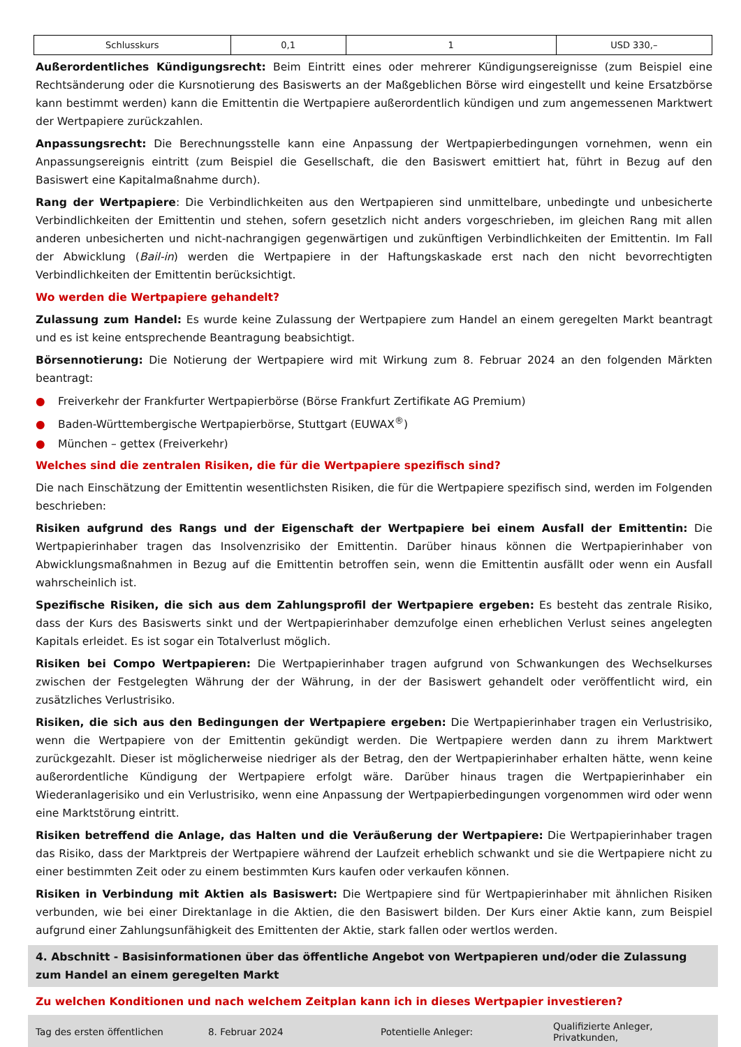| Schlusskurs | 0,1 | 1 | USD 330,– |
Außerordentliches Kündigungsrecht: Beim Eintritt eines oder mehrerer Kündigungsereignisse (zum Beispiel eine Rechtsänderung oder die Kursnotierung des Basiswerts an der Maßgeblichen Börse wird eingestellt und keine Ersatzbörse kann bestimmt werden) kann die Emittentin die Wertpapiere außerordentlich kündigen und zum angemessenen Marktwert der Wertpapiere zurückzahlen.
Anpassungsrecht: Die Berechnungsstelle kann eine Anpassung der Wertpapierbedingungen vornehmen, wenn ein Anpassungsereignis eintritt (zum Beispiel die Gesellschaft, die den Basiswert emittiert hat, führt in Bezug auf den Basiswert eine Kapitalmaßnahme durch).
Rang der Wertpapiere: Die Verbindlichkeiten aus den Wertpapieren sind unmittelbare, unbedingte und unbesicherte Verbindlichkeiten der Emittentin und stehen, sofern gesetzlich nicht anders vorgeschrieben, im gleichen Rang mit allen anderen unbesicherten und nicht-nachrangigen gegenwärtigen und zukünftigen Verbindlichkeiten der Emittentin. Im Fall der Abwicklung (Bail-in) werden die Wertpapiere in der Haftungskaskade erst nach den nicht bevorrechtigten Verbindlichkeiten der Emittentin berücksichtigt.
Wo werden die Wertpapiere gehandelt?
Zulassung zum Handel: Es wurde keine Zulassung der Wertpapiere zum Handel an einem geregelten Markt beantragt und es ist keine entsprechende Beantragung beabsichtigt.
Börsennotierung: Die Notierung der Wertpapiere wird mit Wirkung zum 8. Februar 2024 an den folgenden Märkten beantragt:
● Freiverkehr der Frankfurter Wertpapierbörse (Börse Frankfurt Zertifikate AG Premium)
● Baden-Württembergische Wertpapierbörse, Stuttgart (EUWAX<sup>®</sup>)
● München – gettex (Freiverkehr)
Welches sind die zentralen Risiken, die für die Wertpapiere spezifisch sind?
Die nach Einschätzung der Emittentin wesentlichsten Risiken, die für die Wertpapiere spezifisch sind, werden im Folgenden beschrieben:
Risiken aufgrund des Rangs und der Eigenschaft der Wertpapiere bei einem Ausfall der Emittentin: Die Wertpapierinhaber tragen das Insolvenzrisiko der Emittentin. Darüber hinaus können die Wertpapierinhaber von Abwicklungsmaßnahmen in Bezug auf die Emittentin betroffen sein, wenn die Emittentin ausfällt oder wenn ein Ausfall wahrscheinlich ist.
Spezifische Risiken, die sich aus dem Zahlungsprofil der Wertpapiere ergeben: Es besteht das zentrale Risiko, dass der Kurs des Basiswerts sinkt und der Wertpapierinhaber demzufolge einen erheblichen Verlust seines angelegten Kapitals erleidet. Es ist sogar ein Totalverlust möglich.
Risiken bei Compo Wertpapieren: Die Wertpapierinhaber tragen aufgrund von Schwankungen des Wechselkurses zwischen der Festgelegten Währung der der Währung, in der der Basiswert gehandelt oder veröffentlicht wird, ein zusätzliches Verlustrisiko.
Risiken, die sich aus den Bedingungen der Wertpapiere ergeben: Die Wertpapierinhaber tragen ein Verlustrisiko, wenn die Wertpapiere von der Emittentin gekündigt werden. Die Wertpapiere werden dann zu ihrem Marktwert zurückgezahlt. Dieser ist möglicherweise niedriger als der Betrag, den der Wertpapierinhaber erhalten hätte, wenn keine außerordentliche Kündigung der Wertpapiere erfolgt wäre. Darüber hinaus tragen die Wertpapierinhaber ein Wiederanlagerisiko und ein Verlustrisiko, wenn eine Anpassung der Wertpapierbedingungen vorgenommen wird oder wenn eine Marktstörung eintritt.
Risiken betreffend die Anlage, das Halten und die Veräußerung der Wertpapiere: Die Wertpapierinhaber tragen das Risiko, dass der Marktpreis der Wertpapiere während der Laufzeit erheblich schwankt und sie die Wertpapiere nicht zu einer bestimmten Zeit oder zu einem bestimmten Kurs kaufen oder verkaufen können.
Risiken in Verbindung mit Aktien als Basiswert: Die Wertpapiere sind für Wertpapierinhaber mit ähnlichen Risiken verbunden, wie bei einer Direktanlage in die Aktien, die den Basiswert bilden. Der Kurs einer Aktie kann, zum Beispiel aufgrund einer Zahlungsunfähigkeit des Emittenten der Aktie, stark fallen oder wertlos werden.
4. Abschnitt - Basisinformationen über das öffentliche Angebot von Wertpapieren und/oder die Zulassung zum Handel an einem geregelten Markt
Zu welchen Konditionen und nach welchem Zeitplan kann ich in dieses Wertpapier investieren?
| Tag des ersten öffentlichen | 8. Februar 2024 | Potentielle Anleger: | Qualifizierte Anleger, Privatkunden, |